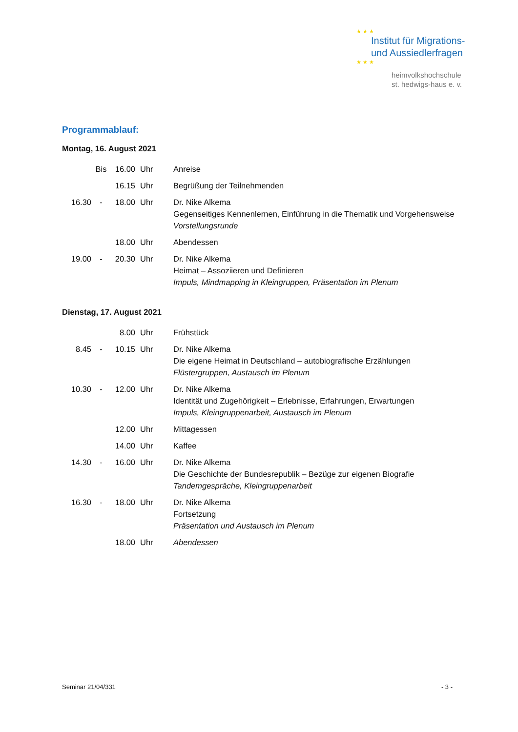★ ★ ★
Institut für Migrations-
und Aussiedlerfragen
★ ★ ★
heimvolkshochschule
st. hedwigs-haus e. v.
Programmablauf:
Montag, 16. August 2021
| | Bis | 16.00 | Uhr | Anreise |
| | | 16.15 | Uhr | Begrüßung der Teilnehmenden |
| 16.30 | - | 18.00 | Uhr | Dr. Nike Alkema Gegenseitiges Kennenlernen, Einführung in die Thematik und Vorgehensweise Vorstellungsrunde |
| | | 18.00 | Uhr | Abendessen |
| 19.00 | - | 20.30 | Uhr | Dr. Nike Alkema Heimat – Assoziieren und Definieren Impuls, Mindmapping in Kleingruppen, Präsentation im Plenum |
Dienstag, 17. August 2021
| | | 8.00 | Uhr | Frühstück |
| 8.45 | - | 10.15 | Uhr | Dr. Nike Alkema Die eigene Heimat in Deutschland – autobiografische Erzählungen Flüstergruppen, Austausch im Plenum |
| 10.30 | - | 12.00 | Uhr | Dr. Nike Alkema Identität und Zugehörigkeit – Erlebnisse, Erfahrungen, Erwartungen Impuls, Kleingruppenarbeit, Austausch im Plenum |
| | | 12.00 | Uhr | Mittagessen |
| | | 14.00 | Uhr | Kaffee |
| 14.30 | - | 16.00 | Uhr | Dr. Nike Alkema Die Geschichte der Bundesrepublik – Bezüge zur eigenen Biografie Tandemgespräche, Kleingruppenarbeit |
| 16.30 | - | 18.00 | Uhr | Dr. Nike Alkema Fortsetzung Präsentation und Austausch im Plenum |
| | | 18.00 | Uhr | Abendessen |
Seminar 21/04/331 - 3 -